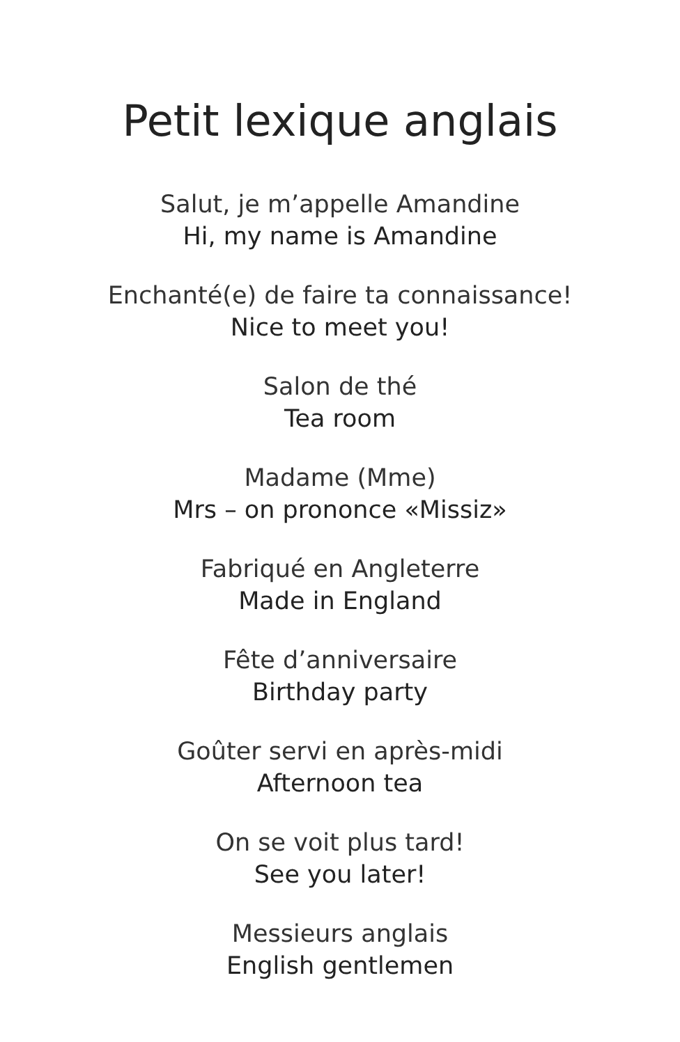Petit lexique anglais
Salut, je m’appelle Amandine
Hi, my name is Amandine
Enchanté(e) de faire ta connaissance!
Nice to meet you!
Salon de thé
Tea room
Madame (Mme)
Mrs – on prononce «Missiz»
Fabriqué en Angleterre
Made in England
Fête d’anniversaire
Birthday party
Goûter servi en après-midi
Afternoon tea
On se voit plus tard!
See you later!
Messieurs anglais
English gentlemen